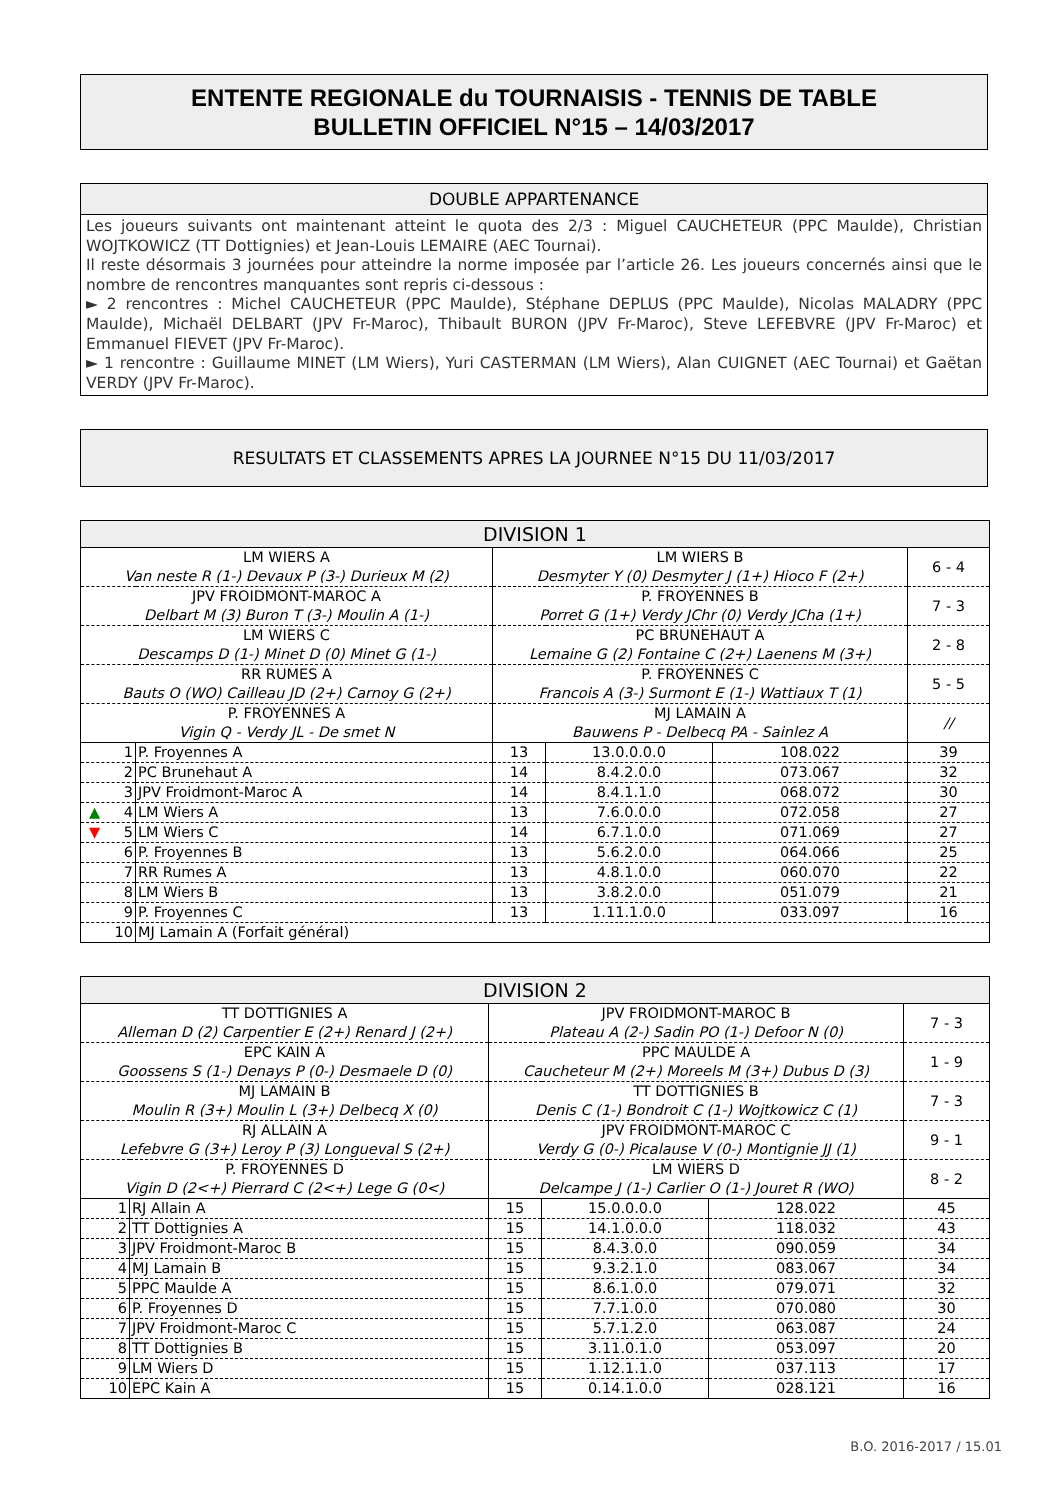ENTENTE REGIONALE du TOURNAISIS - TENNIS DE TABLE
BULLETIN OFFICIEL N°15 – 14/03/2017
DOUBLE APPARTENANCE
Les joueurs suivants ont maintenant atteint le quota des 2/3 : Miguel CAUCHETEUR (PPC Maulde), Christian WOJTKOWICZ (TT Dottignies) et Jean-Louis LEMAIRE (AEC Tournai).
Il reste désormais 3 journées pour atteindre la norme imposée par l’article 26. Les joueurs concernés ainsi que le nombre de rencontres manquantes sont repris ci-dessous :
► 2 rencontres : Michel CAUCHETEUR (PPC Maulde), Stéphane DEPLUS (PPC Maulde), Nicolas MALADRY (PPC Maulde), Michaël DELBART (JPV Fr-Maroc), Thibault BURON (JPV Fr-Maroc), Steve LEFEBVRE (JPV Fr-Maroc) et Emmanuel FIEVET (JPV Fr-Maroc).
► 1 rencontre : Guillaume MINET (LM Wiers), Yuri CASTERMAN (LM Wiers), Alan CUIGNET (AEC Tournai) et Gaëtan VERDY (JPV Fr-Maroc).
RESULTATS ET CLASSEMENTS APRES LA JOURNEE N°15 DU 11/03/2017
| DIVISION 1 | | | | | |
| LM WIERS A Van neste R (1-) Devaux P (3-) Durieux M (2) | | LM WIERS B Desmyter Y (0) Desmyter J (1+) Hioco F (2+) | | | 6 - 4 |
| JPV FROIDMONT-MAROC A Delbart M (3) Buron T (3-) Moulin A (1-) | | P. FROYENNES B Porret G (1+) Verdy JChr (0) Verdy JCha (1+) | | | 7 - 3 |
| LM WIERS C Descamps D (1-) Minet D (0) Minet G (1-) | | PC BRUNEHAUT A Lemaine G (2) Fontaine C (2+) Laenens M (3+) | | | 2 - 8 |
| RR RUMES A Bauts O (WO) Cailleau JD (2+) Carnoy G (2+) | | P. FROYENNES C Francois A (3-) Surmont E (1-) Wattiaux T (1) | | | 5 - 5 |
| P. FROYENNES A Vigin Q - Verdy JL - De smet N | | MJ LAMAIN A Bauwens P - Delbecq PA - Sainlez A | | | // |
| 1 | P. Froyennes A | 13 | 13.0.0.0.0 | 108.022 | 39 |
| 2 | PC Brunehaut A | 14 | 8.4.2.0.0 | 073.067 | 32 |
| 3 | JPV Froidmont-Maroc A | 14 | 8.4.1.1.0 | 068.072 | 30 |
| ▲ 4 | LM Wiers A | 13 | 7.6.0.0.0 | 072.058 | 27 |
| ▼ 5 | LM Wiers C | 14 | 6.7.1.0.0 | 071.069 | 27 |
| 6 | P. Froyennes B | 13 | 5.6.2.0.0 | 064.066 | 25 |
| 7 | RR Rumes A | 13 | 4.8.1.0.0 | 060.070 | 22 |
| 8 | LM Wiers B | 13 | 3.8.2.0.0 | 051.079 | 21 |
| 9 | P. Froyennes C | 13 | 1.11.1.0.0 | 033.097 | 16 |
| 10 | MJ Lamain A (Forfait général) | | | | |
| DIVISION 2 | | | | | |
| TT DOTTIGNIES A Alleman D (2) Carpentier E (2+) Renard J (2+) | | JPV FROIDMONT-MAROC B Plateau A (2-) Sadin PO (1-) Defoor N (0) | | | 7 - 3 |
| EPC KAIN A Goossens S (1-) Denays P (0-) Desmaele D (0) | | PPC MAULDE A Caucheteur M (2+) Moreels M (3+) Dubus D (3) | | | 1 - 9 |
| MJ LAMAIN B Moulin R (3+) Moulin L (3+) Delbecq X (0) | | TT DOTTIGNIES B Denis C (1-) Bondroit C (1-) Wojtkowicz C (1) | | | 7 - 3 |
| RJ ALLAIN A Lefebvre G (3+) Leroy P (3) Longueval S (2+) | | JPV FROIDMONT-MAROC C Verdy G (0-) Picalause V (0-) Montignie JJ (1) | | | 9 - 1 |
| P. FROYENNES D Vigin D (2<+) Pierrard C (2<+) Lege G (0<) | | LM WIERS D Delcampe J (1-) Carlier O (1-) Jouret R (WO) | | | 8 - 2 |
| 1 | RJ Allain A | 15 | 15.0.0.0.0 | 128.022 | 45 |
| 2 | TT Dottignies A | 15 | 14.1.0.0.0 | 118.032 | 43 |
| 3 | JPV Froidmont-Maroc B | 15 | 8.4.3.0.0 | 090.059 | 34 |
| 4 | MJ Lamain B | 15 | 9.3.2.1.0 | 083.067 | 34 |
| 5 | PPC Maulde A | 15 | 8.6.1.0.0 | 079.071 | 32 |
| 6 | P. Froyennes D | 15 | 7.7.1.0.0 | 070.080 | 30 |
| 7 | JPV Froidmont-Maroc C | 15 | 5.7.1.2.0 | 063.087 | 24 |
| 8 | TT Dottignies B | 15 | 3.11.0.1.0 | 053.097 | 20 |
| 9 | LM Wiers D | 15 | 1.12.1.1.0 | 037.113 | 17 |
| 10 | EPC Kain A | 15 | 0.14.1.0.0 | 028.121 | 16 |
B.O. 2016-2017 / 15.01